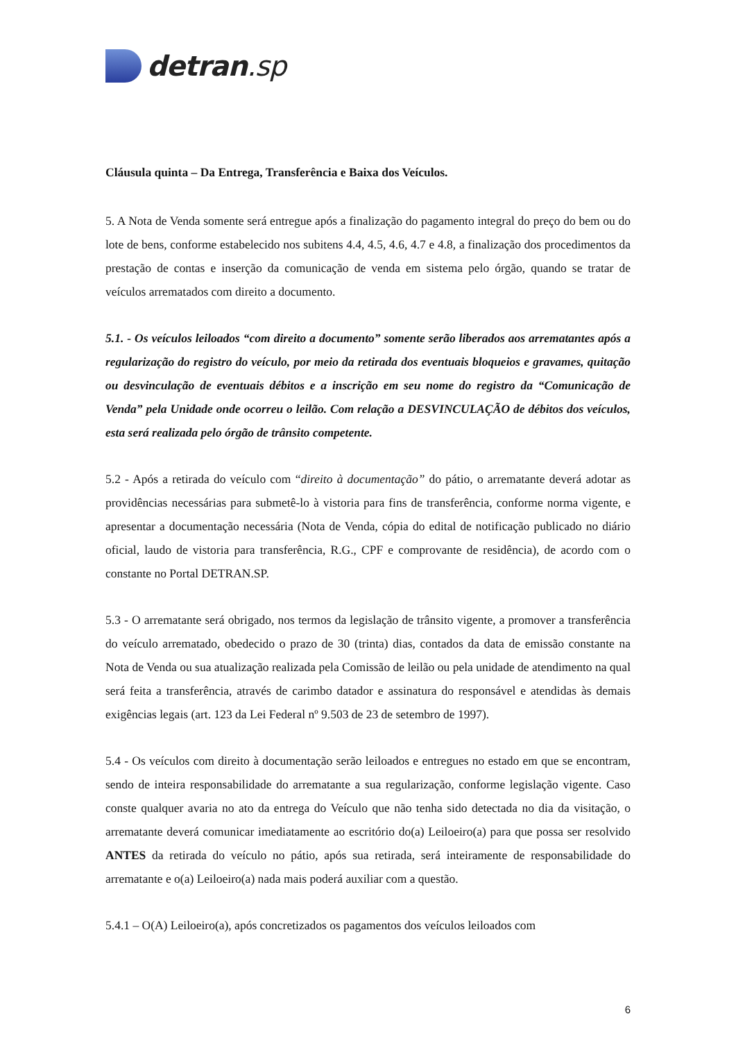detran.sp
Cláusula quinta – Da Entrega, Transferência e Baixa dos Veículos.
5. A Nota de Venda somente será entregue após a finalização do pagamento integral do preço do bem ou do lote de bens, conforme estabelecido nos subitens 4.4, 4.5, 4.6, 4.7 e 4.8, a finalização dos procedimentos da prestação de contas e inserção da comunicação de venda em sistema pelo órgão, quando se tratar de veículos arrematados com direito a documento.
5.1. - Os veículos leiloados “com direito a documento” somente serão liberados aos arrematantes após a regularização do registro do veículo, por meio da retirada dos eventuais bloqueios e gravames, quitação ou desvinculação de eventuais débitos e a inscrição em seu nome do registro da “Comunicação de Venda” pela Unidade onde ocorreu o leilão. Com relação a DESVINCULAÇÃO de débitos dos veículos, esta será realizada pelo órgão de trânsito competente.
5.2 - Após a retirada do veículo com “direito à documentação” do pátio, o arrematante deverá adotar as providências necessárias para submetê-lo à vistoria para fins de transferência, conforme norma vigente, e apresentar a documentação necessária (Nota de Venda, cópia do edital de notificação publicado no diário oficial, laudo de vistoria para transferência, R.G., CPF e comprovante de residência), de acordo com o constante no Portal DETRAN.SP.
5.3 - O arrematante será obrigado, nos termos da legislação de trânsito vigente, a promover a transferência do veículo arrematado, obedecido o prazo de 30 (trinta) dias, contados da data de emissão constante na Nota de Venda ou sua atualização realizada pela Comissão de leilão ou pela unidade de atendimento na qual será feita a transferência, através de carimbo datador e assinatura do responsável e atendidas às demais exigências legais (art. 123 da Lei Federal nº 9.503 de 23 de setembro de 1997).
5.4 - Os veículos com direito à documentação serão leiloados e entregues no estado em que se encontram, sendo de inteira responsabilidade do arrematante a sua regularização, conforme legislação vigente. Caso conste qualquer avaria no ato da entrega do Veículo que não tenha sido detectada no dia da visitação, o arrematante deverá comunicar imediatamente ao escritório do(a) Leiloeiro(a) para que possa ser resolvido ANTES da retirada do veículo no pátio, após sua retirada, será inteiramente de responsabilidade do arrematante e o(a) Leiloeiro(a) nada mais poderá auxiliar com a questão.
5.4.1 – O(A) Leiloeiro(a), após concretizados os pagamentos dos veículos leiloados com
6